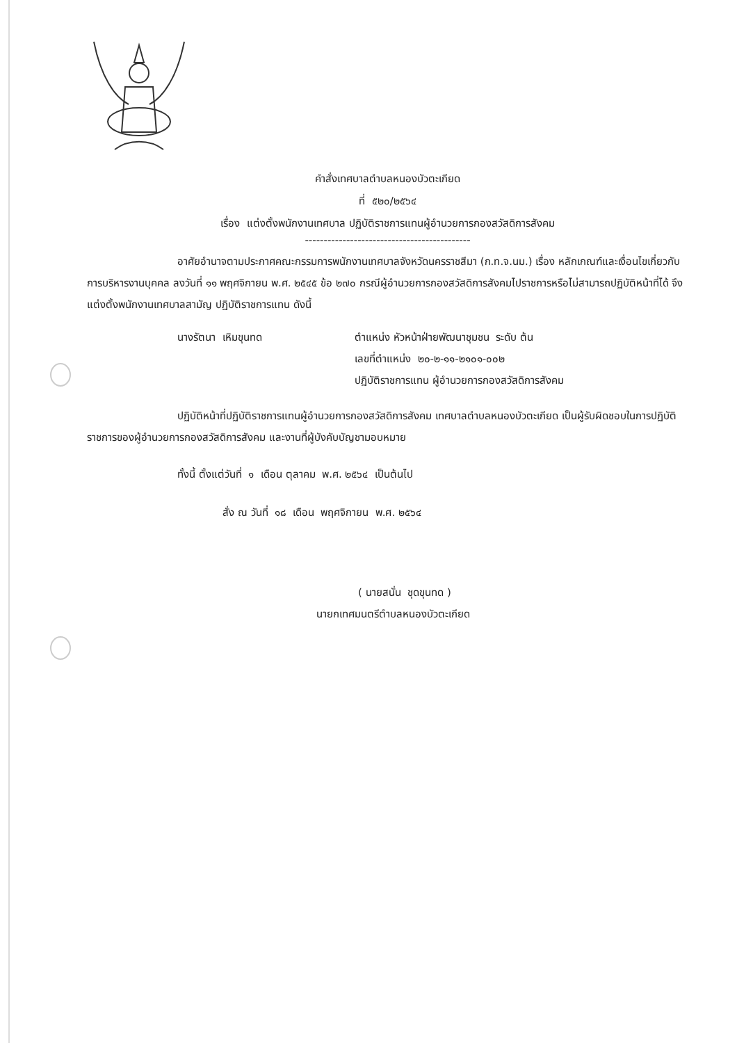คำสั่งเทศบาลตำบลหนองบัวตะเกียด
ที่ ๕๒๐/๒๕๖๔
เรื่อง แต่งตั้งพนักงานเทศบาล ปฏิบัติราชการแทนผู้อำนวยการกองสวัสดิการสังคม
--------------------------------------------
อาศัยอำนาจตามประกาศคณะกรรมการพนักงานเทศบาลจังหวัดนครราชสีมา (ก.ท.จ.นม.) เรื่อง หลักเกณฑ์และเงื่อนไขเกี่ยวกับการบริหารงานบุคคล ลงวันที่ ๑๑ พฤศจิกายน พ.ศ. ๒๕๔๕ ข้อ ๒๗๐ กรณีผู้อำนวยการกองสวัสดิการสังคมไปราชการหรือไม่สามารถปฏิบัติหน้าที่ได้ จึงแต่งตั้งพนักงานเทศบาลสามัญ ปฏิบัติราชการแทน ดังนี้
นางรัตนา เหิมขุนทด ตำแหน่ง หัวหน้าฝ่ายพัฒนาชุมชน ระดับ ต้น
เลขที่ตำแหน่ง ๒๐-๒-๑๑-๒๑๐๑-๐๐๒
ปฏิบัติราชการแทน ผู้อำนวยการกองสวัสดิการสังคม
ปฏิบัติหน้าที่ปฏิบัติราชการแทนผู้อำนวยการกองสวัสดิการสังคม เทศบาลตำบลหนองบัวตะเกียด เป็นผู้รับผิดชอบในการปฏิบัติราชการของผู้อำนวยการกองสวัสดิการสังคม และงานที่ผู้บังคับบัญชามอบหมาย
ทั้งนี้ ตั้งแต่วันที่ ๑ เดือน ตุลาคม พ.ศ. ๒๕๖๔ เป็นต้นไป
สั่ง ณ วันที่ ๑๘ เดือน พฤศจิกายน พ.ศ. ๒๕๖๔
( นายสนั่น ชุดขุนทด )
นายกเทศมนตรีตำบลหนองบัวตะเกียด